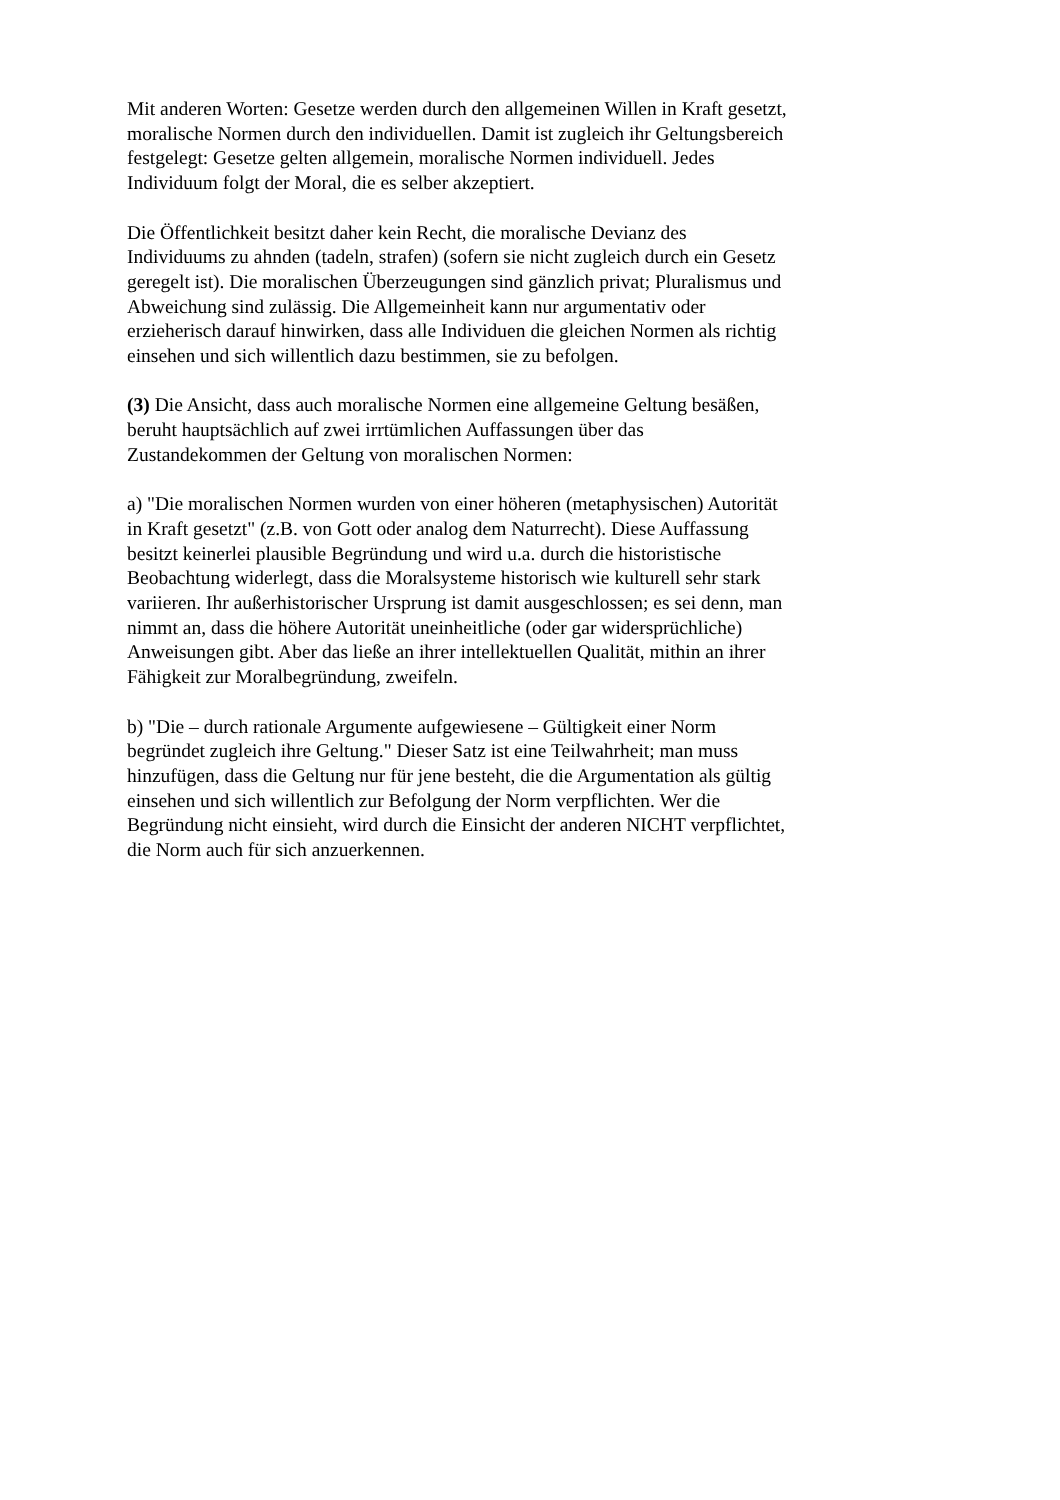Mit anderen Worten: Gesetze werden durch den allgemeinen Willen in Kraft gesetzt, moralische Normen durch den individuellen. Damit ist zugleich ihr Geltungsbereich festgelegt: Gesetze gelten allgemein, moralische Normen individuell. Jedes Individuum folgt der Moral, die es selber akzeptiert.
Die Öffentlichkeit besitzt daher kein Recht, die moralische Devianz des Individuums zu ahnden (tadeln, strafen) (sofern sie nicht zugleich durch ein Gesetz geregelt ist). Die moralischen Überzeugungen sind gänzlich privat; Pluralismus und Abweichung sind zulässig. Die Allgemeinheit kann nur argumentativ oder erzieherisch darauf hinwirken, dass alle Individuen die gleichen Normen als richtig einsehen und sich willentlich dazu bestimmen, sie zu befolgen.
(3) Die Ansicht, dass auch moralische Normen eine allgemeine Geltung besäßen, beruht hauptsächlich auf zwei irrtümlichen Auffassungen über das Zustandekommen der Geltung von moralischen Normen:
a) "Die moralischen Normen wurden von einer höheren (metaphysischen) Autorität in Kraft gesetzt" (z.B. von Gott oder analog dem Naturrecht). Diese Auffassung besitzt keinerlei plausible Begründung und wird u.a. durch die historistische Beobachtung widerlegt, dass die Moralsysteme historisch wie kulturell sehr stark variieren. Ihr außerhistorischer Ursprung ist damit ausgeschlossen; es sei denn, man nimmt an, dass die höhere Autorität uneinheitliche (oder gar widersprüchliche) Anweisungen gibt. Aber das ließe an ihrer intellektuellen Qualität, mithin an ihrer Fähigkeit zur Moralbegründung, zweifeln.
b) "Die – durch rationale Argumente aufgewiesene – Gültigkeit einer Norm begründet zugleich ihre Geltung." Dieser Satz ist eine Teilwahrheit; man muss hinzufügen, dass die Geltung nur für jene besteht, die die Argumentation als gültig einsehen und sich willentlich zur Befolgung der Norm verpflichten. Wer die Begründung nicht einsieht, wird durch die Einsicht der anderen NICHT verpflichtet, die Norm auch für sich anzuerkennen.